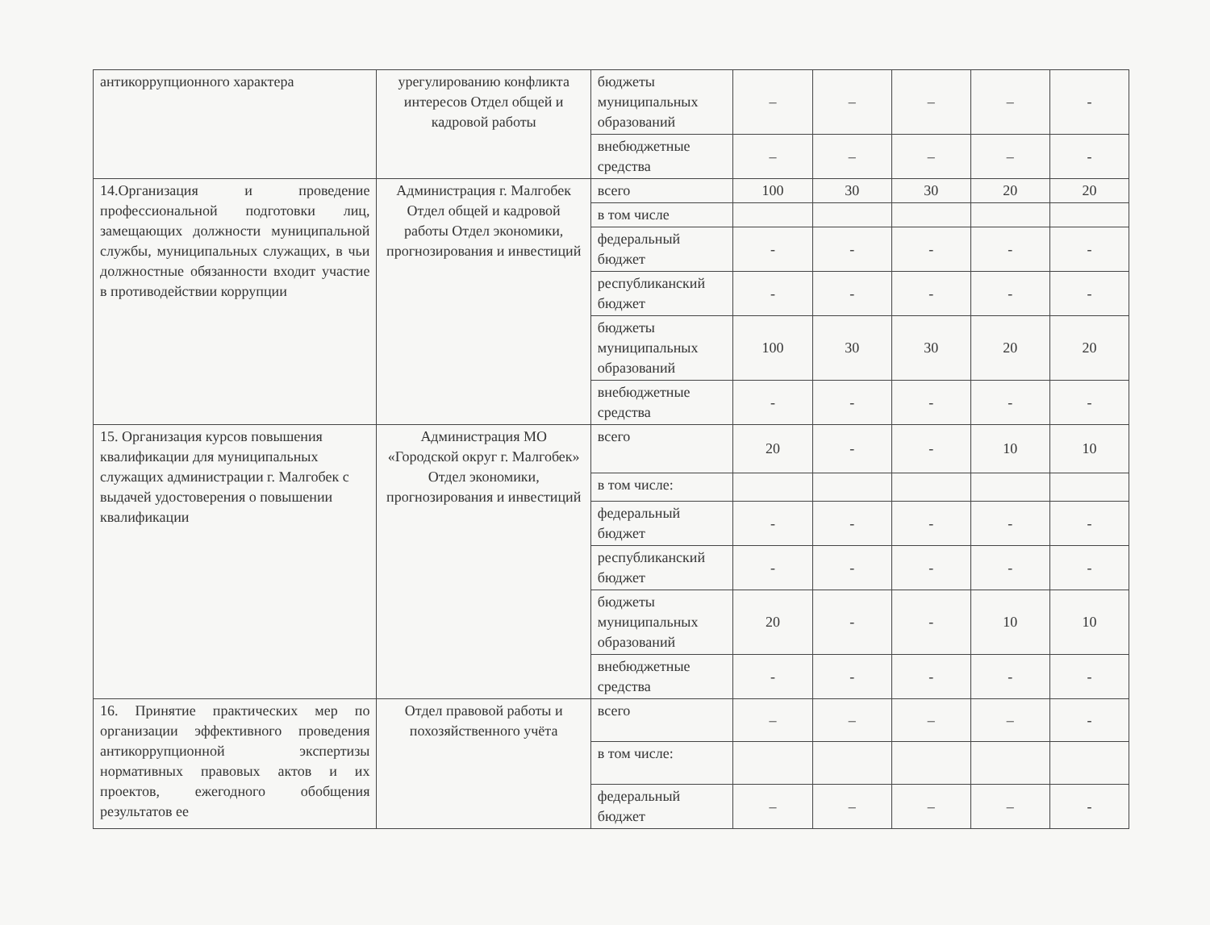| антикоррупционного характера | урегулированию конфликта интересов Отдел общей и кадровой работы | бюджеты муниципальных образований | – | – | – | – | - |
| | | внебюджетные средства | – | – | – | – | - |
| 14.Организация и проведение профессиональной подготовки лиц, замещающих должности муниципальной службы, муниципальных служащих, в чьи должностные обязанности входит участие в противодействии коррупции | Администрация г. Малгобек Отдел общей и кадровой работы Отдел экономики, прогнозирования и инвестиций | всего | 100 | 30 | 30 | 20 | 20 |
| | | в том числе | | | | | |
| | | федеральный бюджет | - | - | - | - | - |
| | | республиканский бюджет | - | - | - | - | - |
| | | бюджеты муниципальных образований | 100 | 30 | 30 | 20 | 20 |
| | | внебюджетные средства | - | - | - | - | - |
| 15. Организация курсов повышения квалификации для муниципальных служащих администрации г. Малгобек с выдачей удостоверения о повышении квалификации | Администрация МО «Городской округ г. Малгобек» Отдел экономики, прогнозирования и инвестиций | всего | 20 | - | - | 10 | 10 |
| | | в том числе: | | | | | |
| | | федеральный бюджет | - | - | - | - | - |
| | | республиканский бюджет | - | - | - | - | - |
| | | бюджеты муниципальных образований | 20 | - | - | 10 | 10 |
| | | внебюджетные средства | - | - | - | - | - |
| 16. Принятие практических мер по организации эффективного проведения антикоррупционной экспертизы нормативных правовых актов и их проектов, ежегодного обобщения результатов ее | Отдел правовой работы и похозяйственного учёта | всего | – | – | – | – | - |
| | | в том числе: | | | | | |
| | | федеральный бюджет | – | – | – | – | - |